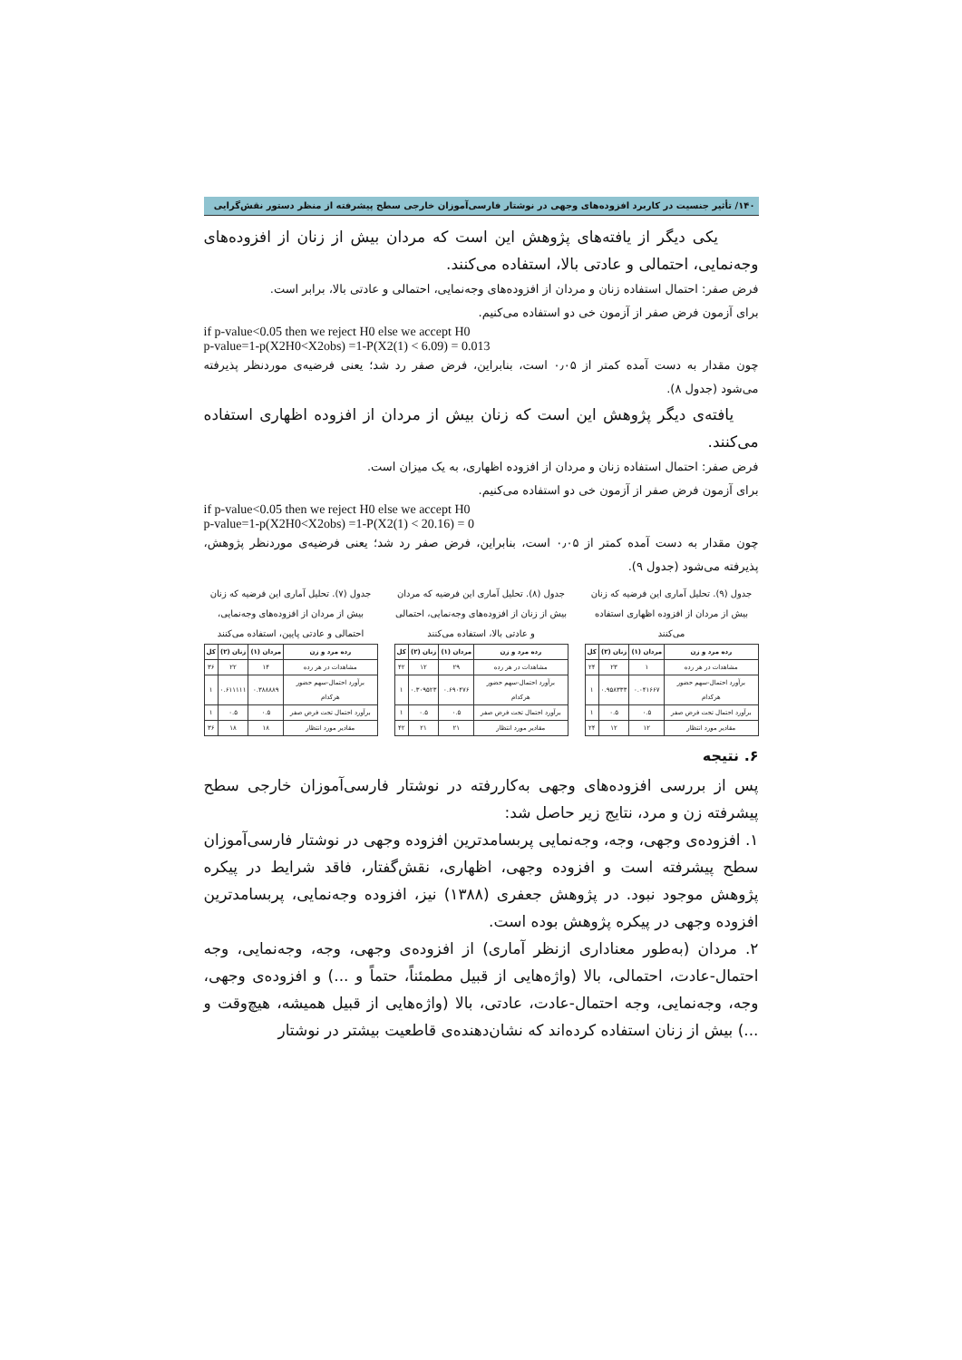۱۴۰/ تأثیر جنسیت در کاربرد افزوده‌های وجهی در نوشتار فارسی‌آموزان خارجی سطح پیشرفته از منظر دستور نقش‌گرایی
یکی دیگر از یافته‌های پژوهش این است که مردان بیش از زنان از افزوده‌های وجه‌نمایی، احتمالی و عادتی بالا، استفاده می‌کنند.
فرض صفر: احتمال استفاده زنان و مردان از افزوده‌های وجه‌نمایی، احتمالی و عادتی بالا، برابر است.
برای آزمون فرض صفر از آزمون خی دو استفاده می‌کنیم.
if p-value<0.05 then we reject H0 else we accept H0
p-value=1-p(X2H0<X2obs) =1-P(X2(1) < 6.09) = 0.013
چون مقدار به دست آمده کمتر از ۰٫۰۵ است، بنابراین، فرض صفر رد شد؛ یعنی فرضیه‌ی موردنظر پذیرفته می‌شود (جدول ۸).
یافته‌ی دیگر پژوهش این است که زنان بیش از مردان از افزوده اظهاری استفاده می‌کنند.
فرض صفر: احتمال استفاده زنان و مردان از افزوده اظهاری، به یک میزان است.
برای آزمون فرض صفر از آزمون خی دو استفاده می‌کنیم.
if p-value<0.05 then we reject H0 else we accept H0
p-value=1-p(X2H0<X2obs) =1-P(X2(1) < 20.16) = 0
چون مقدار به دست آمده کمتر از ۰٫۰۵ است، بنابراین، فرض صفر رد شد؛ یعنی فرضیه‌ی موردنظر پژوهش، پذیرفته می‌شود (جدول ۹).
جدول (۹). تحلیل آماری این فرضیه که زنان بیش از مردان از افزوده اظهاری استفاده می‌کنند
| رده مرد و زن | مردان (۱) | زنان (۲) | کل |
| --- | --- | --- | --- |
| مشاهدات در هر رده | ۱ | ۲۳ | ۲۴ |
| برآورد احتمال-سهم حضور هرکدام | ۰.۰۴۱۶۶۷ | ۰.۹۵۸۳۳۳ | ۱ |
| برآورد احتمال تحت فرض صفر | ۰.۵ | ۰.۵ | ۱ |
| مقادیر مورد انتظار | ۱۲ | ۱۲ | ۲۴ |
جدول (۸). تحلیل آماری این فرضیه که مردان بیش از زنان از افزوده‌های وجه‌نمایی، احتمالی و عادتی بالا، استفاده می‌کنند
| رده مرد و زن | مردان (۱) | زنان (۲) | کل |
| --- | --- | --- | --- |
| مشاهدات در هر رده | ۲۹ | ۱۲ | ۴۲ |
| برآورد احتمال-سهم حضور هرکدام | ۰.۶۹۰۴۷۶ | ۰.۳۰۹۵۲۳ | ۱ |
| برآورد احتمال تحت فرض صفر | ۰.۵ | ۰.۵ | ۱ |
| مقادیر مورد انتظار | ۲۱ | ۲۱ | ۴۲ |
جدول (۷). تحلیل آماری این فرضیه که زنان بیش از مردان از افزوده‌های وجه‌نمایی، احتمالی و عادتی پایین، استفاده می‌کنند
| رده مرد و زن | مردان (۱) | زنان (۲) | کل |
| --- | --- | --- | --- |
| مشاهدات در هر رده | ۱۴ | ۲۲ | ۳۶ |
| برآورد احتمال-سهم حضور هرکدام | ۰.۳۸۸۸۸۹ | ۰.۶۱۱۱۱۱ | ۱ |
| برآورد احتمال تحت فرض صفر | ۰.۵ | ۰.۵ | ۱ |
| مقادیر مورد انتظار | ۱۸ | ۱۸ | ۳۶ |
۶. نتیجه
پس از بررسی افزوده‌های وجهی به‌کاررفته در نوشتار فارسی‌آموزان خارجی سطح پیشرفته زن و مرد، نتایج زیر حاصل شد:
۱. افزوده‌ی وجهی، وجه، وجه‌نمایی پربسامدترین افزوده وجهی در نوشتار فارسی‌آموزان سطح پیشرفته است و افزوده وجهی، اظهاری، نقش‌گفتار، فاقد شرایط در پیکره پژوهش موجود نبود. در پژوهش جعفری (۱۳۸۸) نیز، افزوده وجه‌نمایی، پربسامدترین افزوده وجهی در پیکره پژوهش بوده است.
۲. مردان (به‌طور معناداری ازنظر آماری) از افزوده‌ی وجهی، وجه، وجه‌نمایی، وجه احتمال-عادت، احتمالی، بالا (واژه‌هایی از قبیل مطمئناً، حتماً و ...) و افزوده‌ی وجهی، وجه، وجه‌نمایی، وجه احتمال-عادت، عادتی، بالا (واژه‌هایی از قبیل همیشه، هیچ‌وقت و ...) بیش از زنان استفاده کرده‌اند که نشان‌دهنده‌ی قاطعیت بیشتر در نوشتار